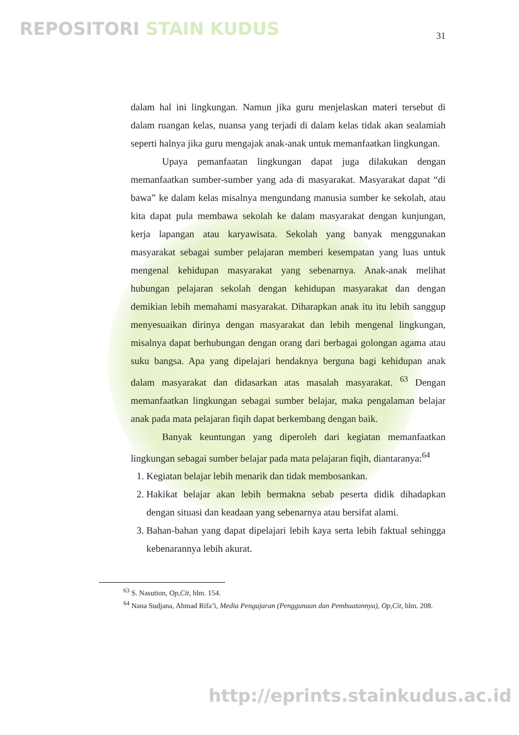REPOSITORI STAIN KUDUS 31
dalam hal ini lingkungan. Namun jika guru menjelaskan materi tersebut di dalam ruangan kelas, nuansa yang terjadi di dalam kelas tidak akan sealamiah seperti halnya jika guru mengajak anak-anak untuk memanfaatkan lingkungan.
Upaya pemanfaatan lingkungan dapat juga dilakukan dengan memanfaatkan sumber-sumber yang ada di masyarakat. Masyarakat dapat “di bawa” ke dalam kelas misalnya mengundang manusia sumber ke sekolah, atau kita dapat pula membawa sekolah ke dalam masyarakat dengan kunjungan, kerja lapangan atau karyawisata. Sekolah yang banyak menggunakan masyarakat sebagai sumber pelajaran memberi kesempatan yang luas untuk mengenal kehidupan masyarakat yang sebenarnya. Anak-anak melihat hubungan pelajaran sekolah dengan kehidupan masyarakat dan dengan demikian lebih memahami masyarakat. Diharapkan anak itu itu lebih sanggup menyesuaikan dirinya dengan masyarakat dan lebih mengenal lingkungan, misalnya dapat berhubungan dengan orang dari berbagai golongan agama atau suku bangsa. Apa yang dipelajari hendaknya berguna bagi kehidupan anak dalam masyarakat dan didasarkan atas masalah masyarakat. <sup>63</sup> Dengan memanfaatkan lingkungan sebagai sumber belajar, maka pengalaman belajar anak pada mata pelajaran fiqih dapat berkembang dengan baik.
Banyak keuntungan yang diperoleh dari kegiatan memanfaatkan lingkungan sebagai sumber belajar pada mata pelajaran fiqih, diantaranya:<sup>64</sup>
1. Kegiatan belajar lebih menarik dan tidak membosankan.
2. Hakikat belajar akan lebih bermakna sebab peserta didik dihadapkan dengan situasi dan keadaan yang sebenarnya atau bersifat alami.
3. Bahan-bahan yang dapat dipelajari lebih kaya serta lebih faktual sehingga kebenarannya lebih akurat.
<sup>63</sup> S. Nasution, Op,Cit, hlm. 154.
<sup>64</sup> Nana Sudjana, Ahmad Rifa’i, Media Pengajaran (Penggunaan dan Pembuatannya), Op,Cit, hlm. 208.
http://eprints.stainkudus.ac.id